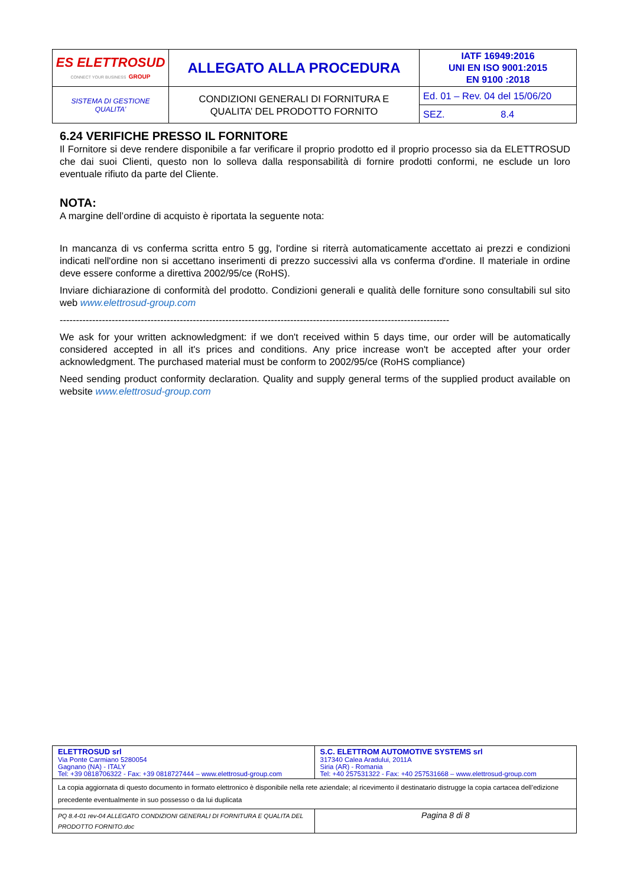| ES ELETTROSUD CONNECT YOUR BUSINESS GROUP | ALLEGATO ALLA PROCEDURA | IATF 16949:2016 UNI EN ISO 9001:2015 EN 9100 :2018 |
| SISTEMA DI GESTIONE QUALITA’ | CONDIZIONI GENERALI DI FORNITURA E QUALITA’ DEL PRODOTTO FORNITO | Ed. 01 – Rev. 04 del 15/06/20 |
| | | SEZ. 8.4 |
6.24 VERIFICHE PRESSO IL FORNITORE
Il Fornitore si deve rendere disponibile a far verificare il proprio prodotto ed il proprio processo sia da ELETTROSUD che dai suoi Clienti, questo non lo solleva dalla responsabilità di fornire prodotti conformi, ne esclude un loro eventuale rifiuto da parte del Cliente.
NOTA:
A margine dell’ordine di acquisto è riportata la seguente nota:
In mancanza di vs conferma scritta entro 5 gg, l'ordine si riterrà automaticamente accettato ai prezzi e condizioni indicati nell'ordine non si accettano inserimenti di prezzo successivi alla vs conferma d'ordine. Il materiale in ordine deve essere conforme a direttiva 2002/95/ce (RoHS).
Inviare dichiarazione di conformità del prodotto. Condizioni generali e qualità delle forniture sono consultabili sul sito web www.elettrosud-group.com
------------------------------------------------------------------------------------------------------------------------
We ask for your written acknowledgment: if we don't received within 5 days time, our order will be automatically considered accepted in all it's prices and conditions. Any price increase won't be accepted after your order acknowledgment. The purchased material must be conform to 2002/95/ce (RoHS compliance)
Need sending product conformity declaration. Quality and supply general terms of the supplied product available on website www.elettrosud-group.com
| ELETTROSUD srl Via Ponte Carmiano 5280054 Gagnano (NA) - ITALY Tel: +39 0818706322 - Fax: +39 0818727444 – www.elettrosud-group.com | S.C. ELETTROM AUTOMOTIVE SYSTEMS srl 317340 Calea Aradului, 2011A Siria (AR) - Romania Tel: +40 257531322 - Fax: +40 257531668 – www.elettrosud-group.com |
| La copia aggiornata di questo documento in formato elettronico è disponibile nella rete aziendale; al ricevimento il destinatario distrugge la copia cartacea dell’edizione precedente eventualmente in suo possesso o da lui duplicata | |
| PQ 8.4-01 rev-04 ALLEGATO CONDIZIONI GENERALI DI FORNITURA E QUALITA DEL PRODOTTO FORNITO.doc | Pagina 8 di 8 |